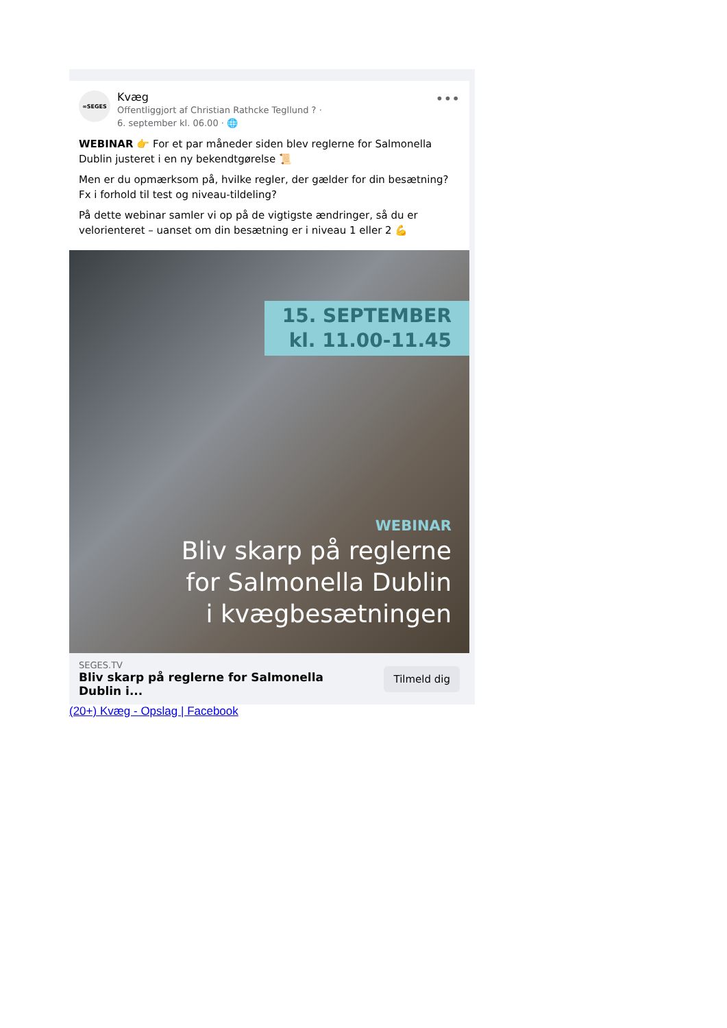∞SEGES
Kvæg
Offentliggjort af Christian Rathcke Tegllund ? ·
6. september kl. 06.00 · 🌐
•••
WEBINAR 👉 For et par måneder siden blev reglerne for Salmonella Dublin justeret i en ny bekendtgørelse 📜
Men er du opmærksom på, hvilke regler, der gælder for din besætning? Fx i forhold til test og niveau-tildeling?
På dette webinar samler vi op på de vigtigste ændringer, så du er velorienteret – uanset om din besætning er i niveau 1 eller 2 💪
15. SEPTEMBER
kl. 11.00-11.45
WEBINAR
Bliv skarp på reglerne
for Salmonella Dublin
i kvægbesætningen
SEGES.TV
Bliv skarp på reglerne for Salmonella
Dublin i...
Tilmeld dig
(20+) Kvæg - Opslag | Facebook